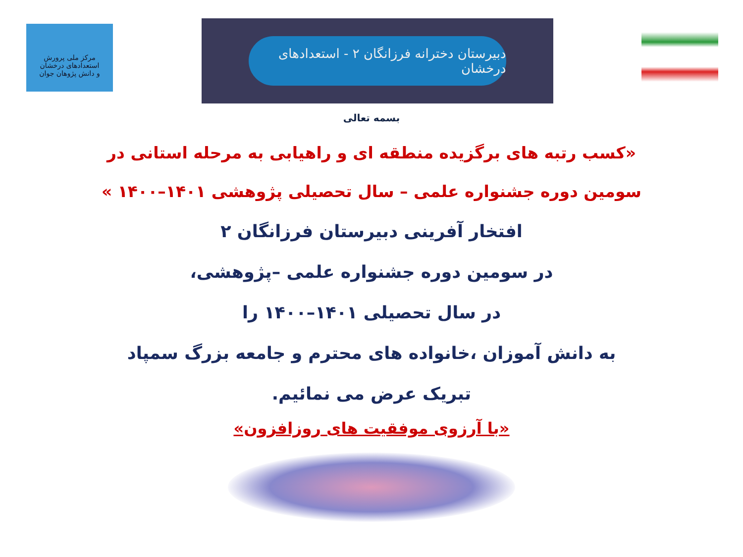مرکز ملی پرورش استعدادهای درخشان
و دانش پژوهان جوان
دبیرستان دخترانه فرزانگان ۲ - استعدادهای درخشان
بسمه تعالی
«کسب رتبه های برگزیده منطقه ای و راهیابی به مرحله استانی در
سومین دوره جشنواره علمی – سال تحصیلی پژوهشی ۱۴۰۱–۱۴۰۰ »
افتخار آفرینی دبیرستان فرزانگان ۲
در سومین دوره جشنواره علمی –پژوهشی،
در سال تحصیلی ۱۴۰۱–۱۴۰۰ را
به دانش آموزان ،خانواده های محترم و جامعه بزرگ سمپاد
تبریک عرض می نمائیم.
«با آرزوی موفقیت های روزافزون»